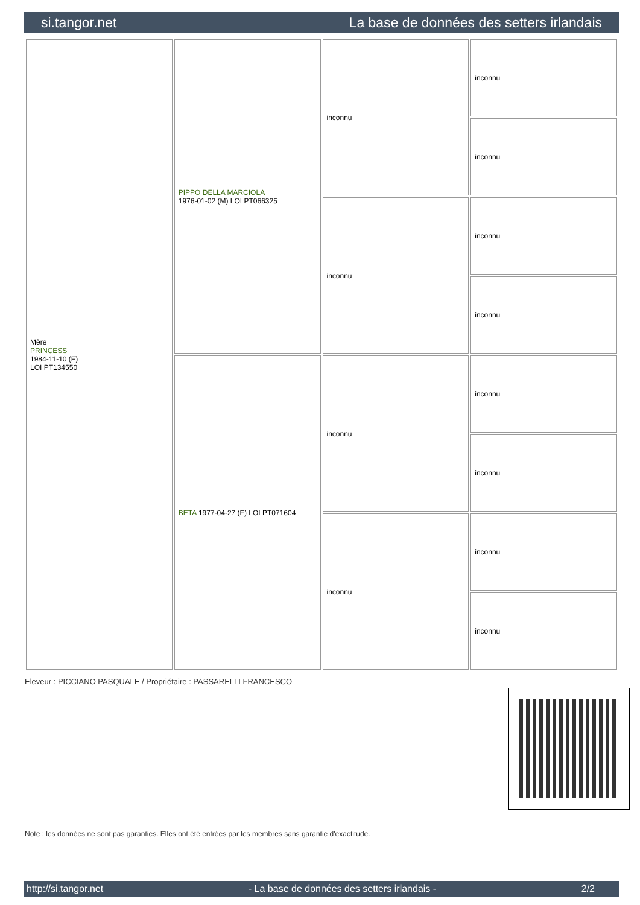si.tangor.net La base de données des setters irlandais
| Mère PRINCESS 1984-11-10 (F) LOI PT134550 | PIPPO DELLA MARCIOLA 1976-01-02 (M) LOI PT066325 | inconnu | inconnu |
| | | | inconnu |
| | | inconnu | inconnu |
| | | | inconnu |
| | BETA 1977-04-27 (F) LOI PT071604 | inconnu | inconnu |
| | | | inconnu |
| | | inconnu | inconnu |
| | | | inconnu |
Eleveur : PICCIANO PASQUALE / Propriétaire : PASSARELLI FRANCESCO
Note : les données ne sont pas garanties. Elles ont été entrées par les membres sans garantie d'exactitude.
http://si.tangor.net - La base de données des setters irlandais - 2/2